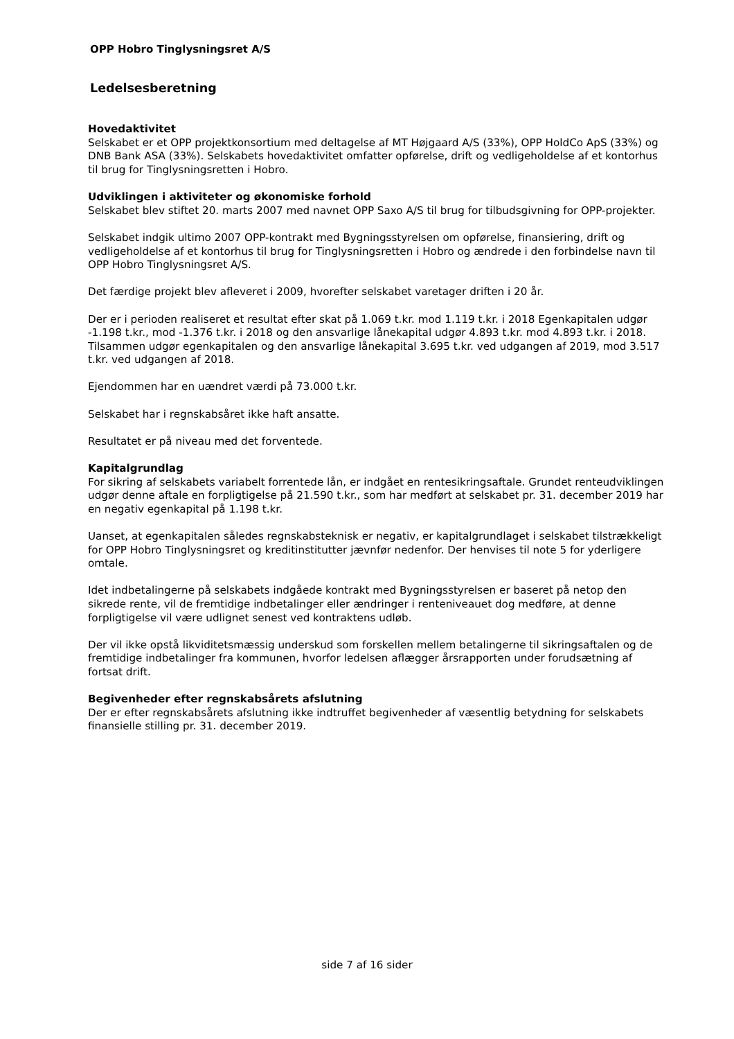OPP Hobro Tinglysningsret A/S
Ledelsesberetning
Hovedaktivitet
Selskabet er et OPP projektkonsortium med deltagelse af MT Højgaard A/S (33%), OPP HoldCo ApS (33%) og DNB Bank ASA (33%). Selskabets hovedaktivitet omfatter opførelse, drift og vedligeholdelse af et kontorhus til brug for Tinglysningsretten i Hobro.
Udviklingen i aktiviteter og økonomiske forhold
Selskabet blev stiftet 20. marts 2007 med navnet OPP Saxo A/S til brug for tilbudsgivning for OPP-projekter.
Selskabet indgik ultimo 2007 OPP-kontrakt med Bygningsstyrelsen om opførelse, finansiering, drift og vedligeholdelse af et kontorhus til brug for Tinglysningsretten i Hobro og ændrede i den forbindelse navn til OPP Hobro Tinglysningsret A/S.
Det færdige projekt blev afleveret i 2009, hvorefter selskabet varetager driften i 20 år.
Der er i perioden realiseret et resultat efter skat på 1.069 t.kr. mod 1.119 t.kr. i 2018 Egenkapitalen udgør -1.198 t.kr., mod -1.376 t.kr. i 2018 og den ansvarlige lånekapital udgør 4.893 t.kr. mod 4.893 t.kr. i 2018. Tilsammen udgør egenkapitalen og den ansvarlige lånekapital 3.695 t.kr. ved udgangen af 2019, mod 3.517 t.kr. ved udgangen af 2018.
Ejendommen har en uændret værdi på 73.000 t.kr.
Selskabet har i regnskabsåret ikke haft ansatte.
Resultatet er på niveau med det forventede.
Kapitalgrundlag
For sikring af selskabets variabelt forrentede lån, er indgået en rentesikringsaftale. Grundet renteudviklingen udgør denne aftale en forpligtigelse på 21.590 t.kr., som har medført at selskabet pr. 31. december 2019 har en negativ egenkapital på 1.198 t.kr.
Uanset, at egenkapitalen således regnskabsteknisk er negativ, er kapitalgrundlaget i selskabet tilstrækkeligt for OPP Hobro Tinglysningsret og kreditinstitutter jævnfør nedenfor. Der henvises til note 5 for yderligere omtale.
Idet indbetalingerne på selskabets indgåede kontrakt med Bygningsstyrelsen er baseret på netop den sikrede rente, vil de fremtidige indbetalinger eller ændringer i renteniveauet dog medføre, at denne forpligtigelse vil være udlignet senest ved kontraktens udløb.
Der vil ikke opstå likviditetsmæssig underskud som forskellen mellem betalingerne til sikringsaftalen og de fremtidige indbetalinger fra kommunen, hvorfor ledelsen aflægger årsrapporten under forudsætning af fortsat drift.
Begivenheder efter regnskabsårets afslutning
Der er efter regnskabsårets afslutning ikke indtruffet begivenheder af væsentlig betydning for selskabets finansielle stilling pr. 31. december 2019.
side 7 af 16 sider